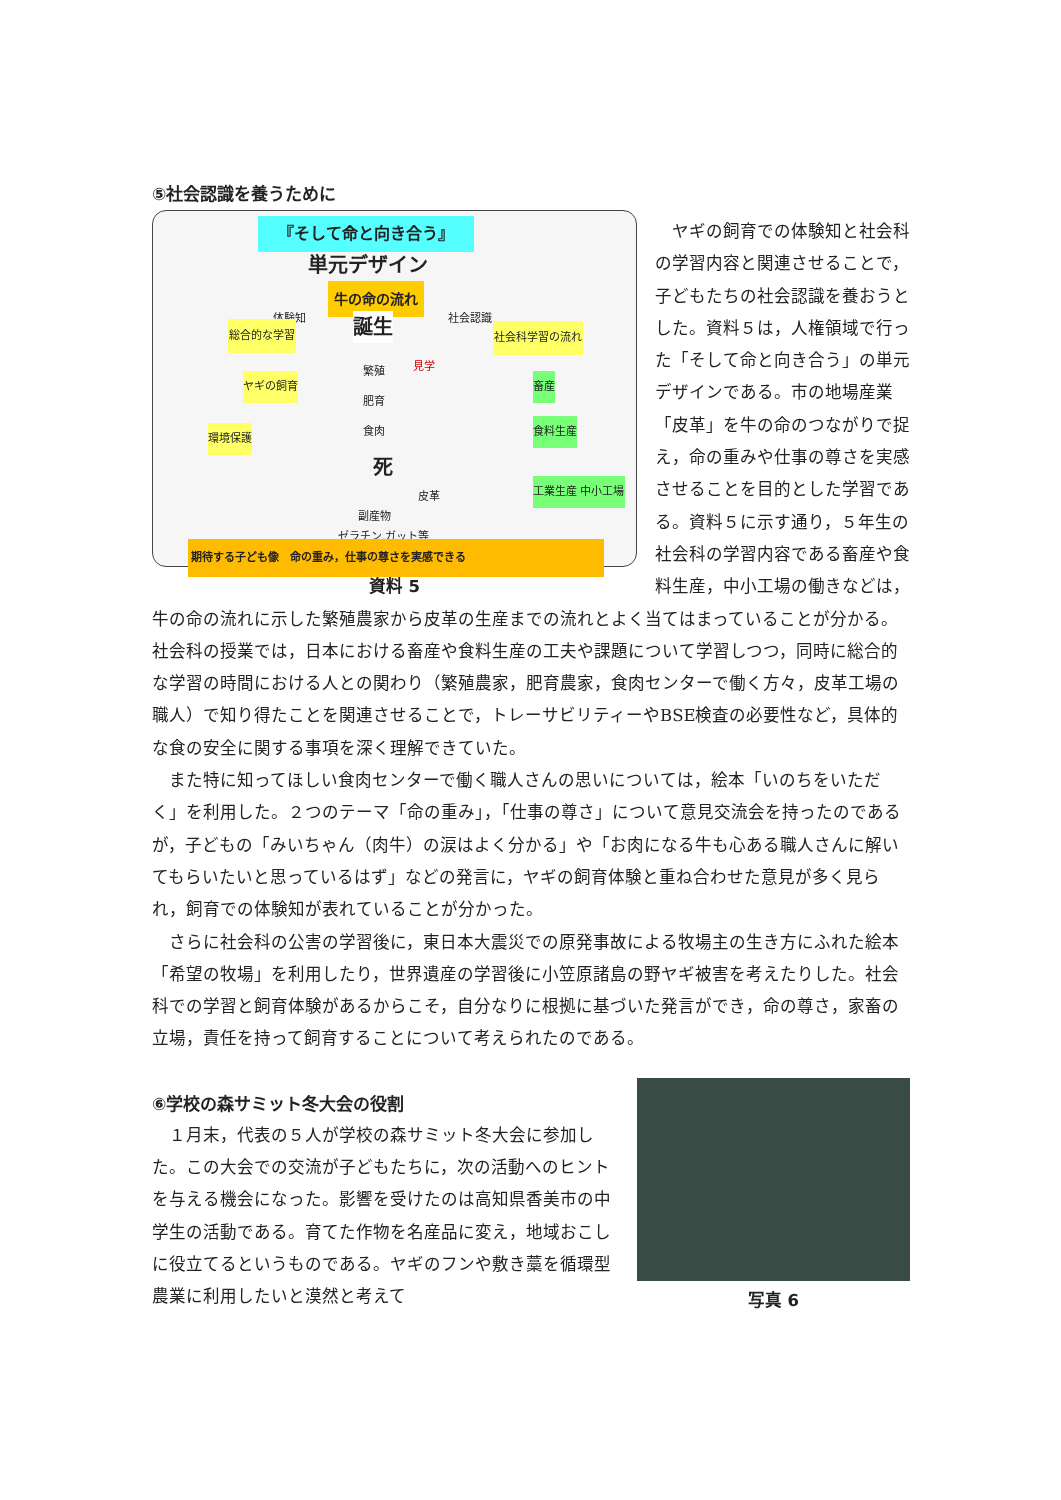⑤社会認識を養うために
『そして命と向き合う』
単元デザイン
牛の命の流れ
体験知 社会認識
総合的な学習 社会科学習の流れ
誕生
繁殖
肥育
食肉
死
ヤギの飼育
環境保護
畜産
食料生産
工業生産 中小工場
皮革
副産物
ゼラチン,ガット等
見学
期待する子ども像　命の重み，仕事の尊さを実感できる
資料 5
　ヤギの飼育での体験知と社会科の学習内容と関連させることで，子どもたちの社会認識を養おうとした。資料５は，人権領域で行った「そして命と向き合う」の単元デザインである。市の地場産業「皮革」を牛の命のつながりで捉え，命の重みや仕事の尊さを実感させることを目的とした学習である。資料５に示す通り，５年生の社会科の学習内容である畜産や食料生産，中小工場の働きなどは，
牛の命の流れに示した繁殖農家から皮革の生産までの流れとよく当てはまっていることが分かる。社会科の授業では，日本における畜産や食料生産の工夫や課題について学習しつつ，同時に総合的な学習の時間における人との関わり（繁殖農家，肥育農家，食肉センターで働く方々，皮革工場の職人）で知り得たことを関連させることで，トレーサビリティーやBSE検査の必要性など，具体的な食の安全に関する事項を深く理解できていた。
　また特に知ってほしい食肉センターで働く職人さんの思いについては，絵本「いのちをいただく」を利用した。２つのテーマ「命の重み」，「仕事の尊さ」について意見交流会を持ったのであるが，子どもの「みいちゃん（肉牛）の涙はよく分かる」や「お肉になる牛も心ある職人さんに解いてもらいたいと思っているはず」などの発言に，ヤギの飼育体験と重ね合わせた意見が多く見られ，飼育での体験知が表れていることが分かった。
　さらに社会科の公害の学習後に，東日本大震災での原発事故による牧場主の生き方にふれた絵本「希望の牧場」を利用したり，世界遺産の学習後に小笠原諸島の野ヤギ被害を考えたりした。社会科での学習と飼育体験があるからこそ，自分なりに根拠に基づいた発言ができ，命の尊さ，家畜の立場，責任を持って飼育することについて考えられたのである。
⑥学校の森サミット冬大会の役割
　１月末，代表の５人が学校の森サミット冬大会に参加した。この大会での交流が子どもたちに，次の活動へのヒントを与える機会になった。影響を受けたのは高知県香美市の中学生の活動である。育てた作物を名産品に変え，地域おこしに役立てるというものである。ヤギのフンや敷き藁を循環型農業に利用したいと漠然と考えて
写真 6